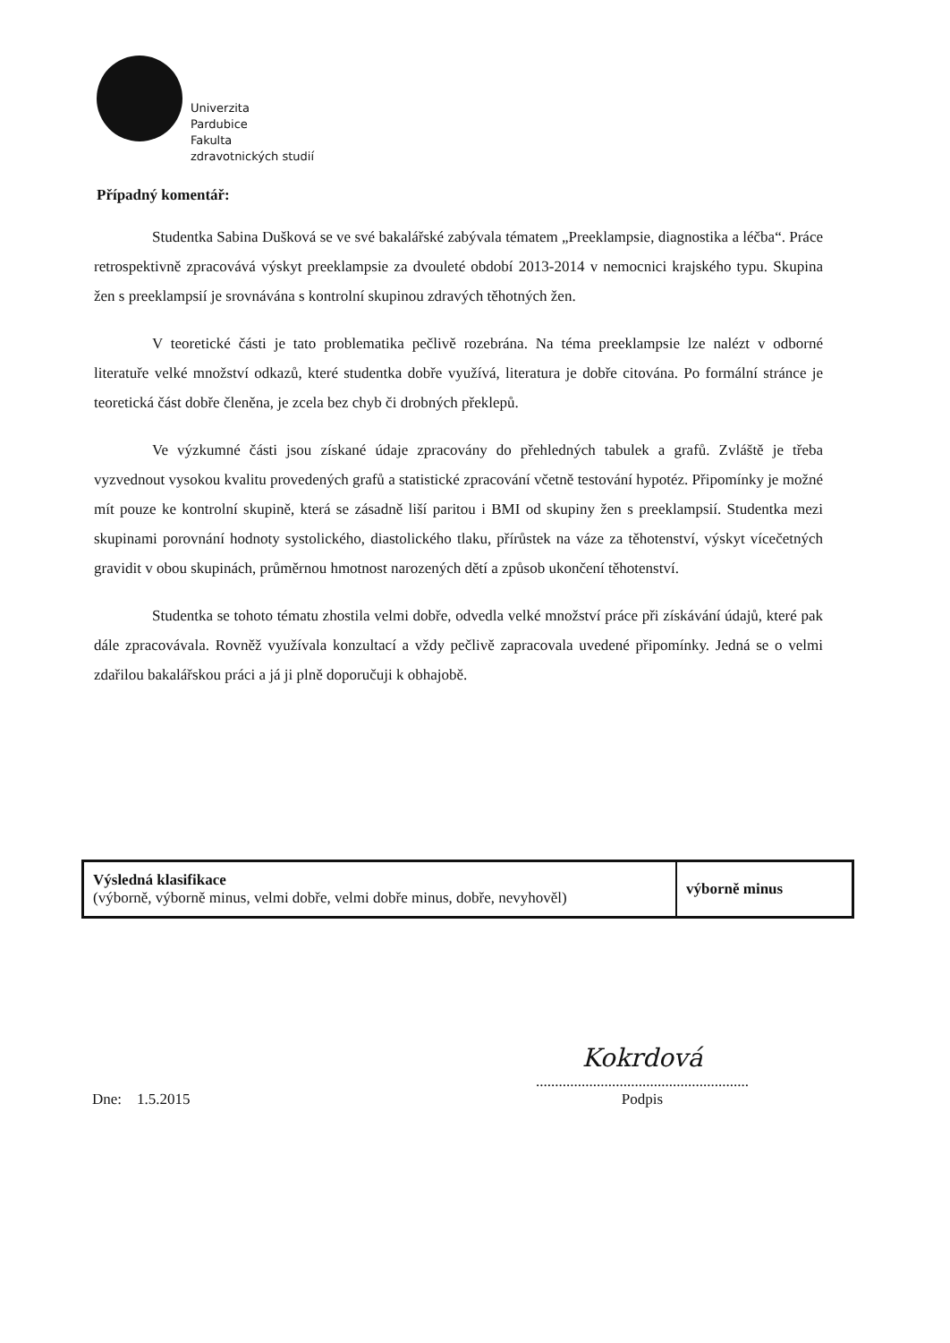Univerzita
Pardubice
Fakulta
zdravotnických studií
Případný komentář:
Studentka Sabina Dušková se ve své bakalářské zabývala tématem „Preeklampsie, diagnostika a léčba“. Práce retrospektivně zpracovává výskyt preeklampsie za dvouleté období 2013-2014 v nemocnici krajského typu. Skupina žen s preeklampsií je srovnávána s kontrolní skupinou zdravých těhotných žen.
V teoretické části je tato problematika pečlivě rozebrána. Na téma preeklampsie lze nalézt v odborné literatuře velké množství odkazů, které studentka dobře využívá, literatura je dobře citována. Po formální stránce je teoretická část dobře členěna, je zcela bez chyb či drobných překlepů.
Ve výzkumné části jsou získané údaje zpracovány do přehledných tabulek a grafů. Zvláště je třeba vyzvednout vysokou kvalitu provedených grafů a statistické zpracování včetně testování hypotéz. Připomínky je možné mít pouze ke kontrolní skupině, která se zásadně liší paritou i BMI od skupiny žen s preeklampsií. Studentka mezi skupinami porovnání hodnoty systolického, diastolického tlaku, přírůstek na váze za těhotenství, výskyt vícečetných gravidit v obou skupinách, průměrnou hmotnost narozených dětí a způsob ukončení těhotenství.
Studentka se tohoto tématu zhostila velmi dobře, odvedla velké množství práce při získávání údajů, které pak dále zpracovávala. Rovněž využívala konzultací a vždy pečlivě zapracovala uvedené připomínky. Jedná se o velmi zdařilou bakalářskou práci a já ji plně doporučuji k obhajobě.
| Výsledná klasifikace (výborně, výborně minus, velmi dobře, velmi dobře minus, dobře, nevyhověl) | výborně minus |
Dne: 1.5.2015
Kokrdová
........................................................
Podpis